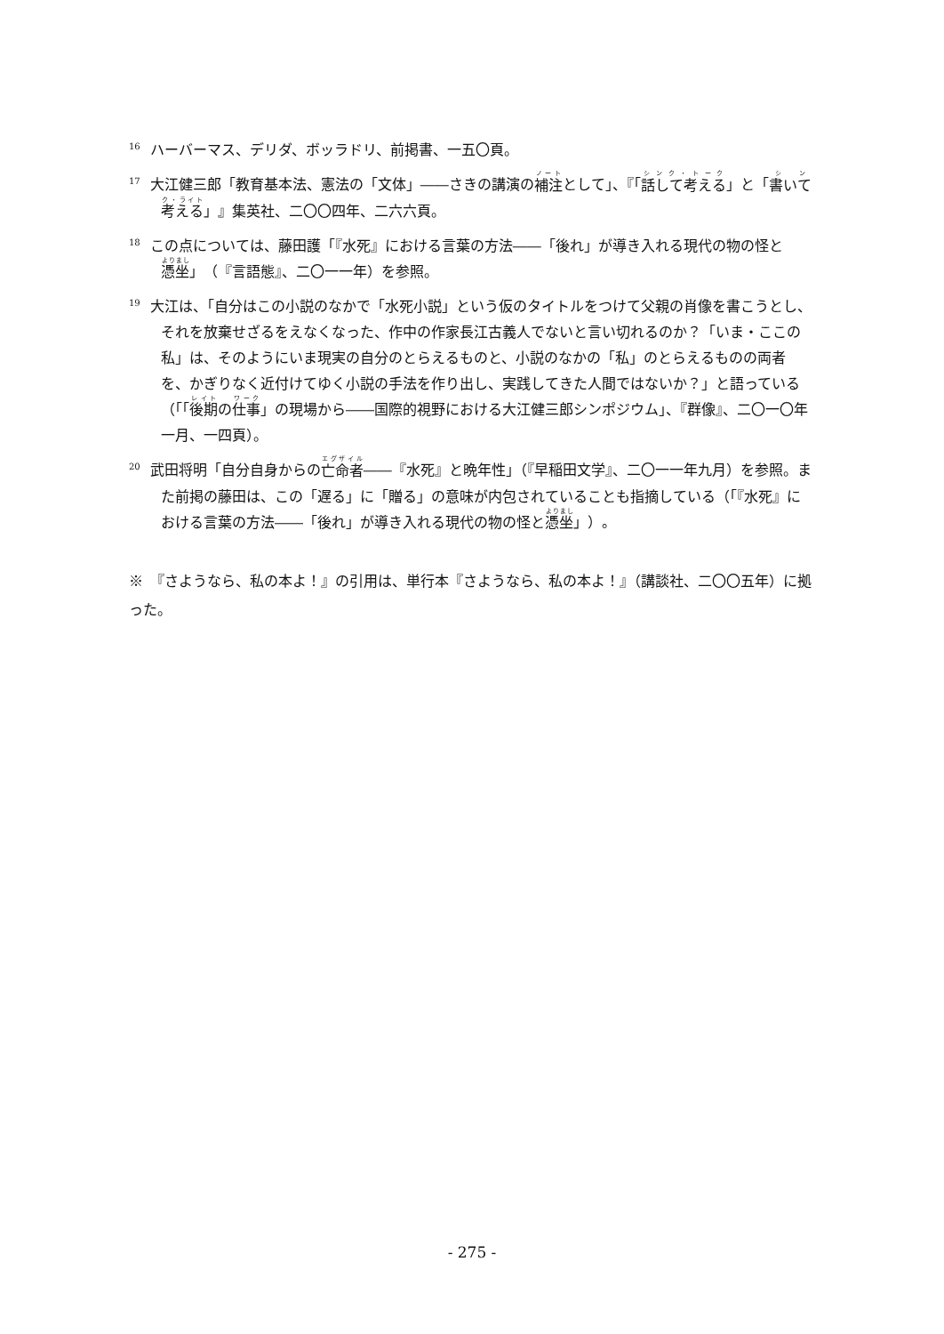<sup>16</sup> ハーバーマス、デリダ、ボッラドリ、前掲書、一五〇頁。
<sup>17</sup> 大江健三郎「教育基本法、憲法の「文体」――さきの講演の補注として」、『「話して考える」と「書いて考える」』集英社、二〇〇四年、二六六頁。
<sup>18</sup> この点については、藤田護「『水死』における言葉の方法――「後れ」が導き入れる現代の物の怪と憑坐」（『言語態』、二〇一一年）を参照。
<sup>19</sup> 大江は、「自分はこの小説のなかで「水死小説」という仮のタイトルをつけて父親の肖像を書こうとし、それを放棄せざるをえなくなった、作中の作家長江古義人でないと言い切れるのか？「いま・ここの私」は、そのようにいま現実の自分のとらえるものと、小説のなかの「私」のとらえるものの両者を、かぎりなく近付けてゆく小説の手法を作り出し、実践してきた人間ではないか？」と語っている（「「後期の仕事」の現場から――国際的視野における大江健三郎シンポジウム」、『群像』、二〇一〇年一月、一四頁）。
<sup>20</sup> 武田将明「自分自身からの亡命者――『水死』と晩年性」（『早稲田文学』、二〇一一年九月）を参照。また前掲の藤田は、この「遅る」に「贈る」の意味が内包されていることも指摘している（「『水死』における言葉の方法――「後れ」が導き入れる現代の物の怪と憑坐」）。
※　『さようなら、私の本よ！』の引用は、単行本『さようなら、私の本よ！』（講談社、二〇〇五年）に拠った。
- 275 -